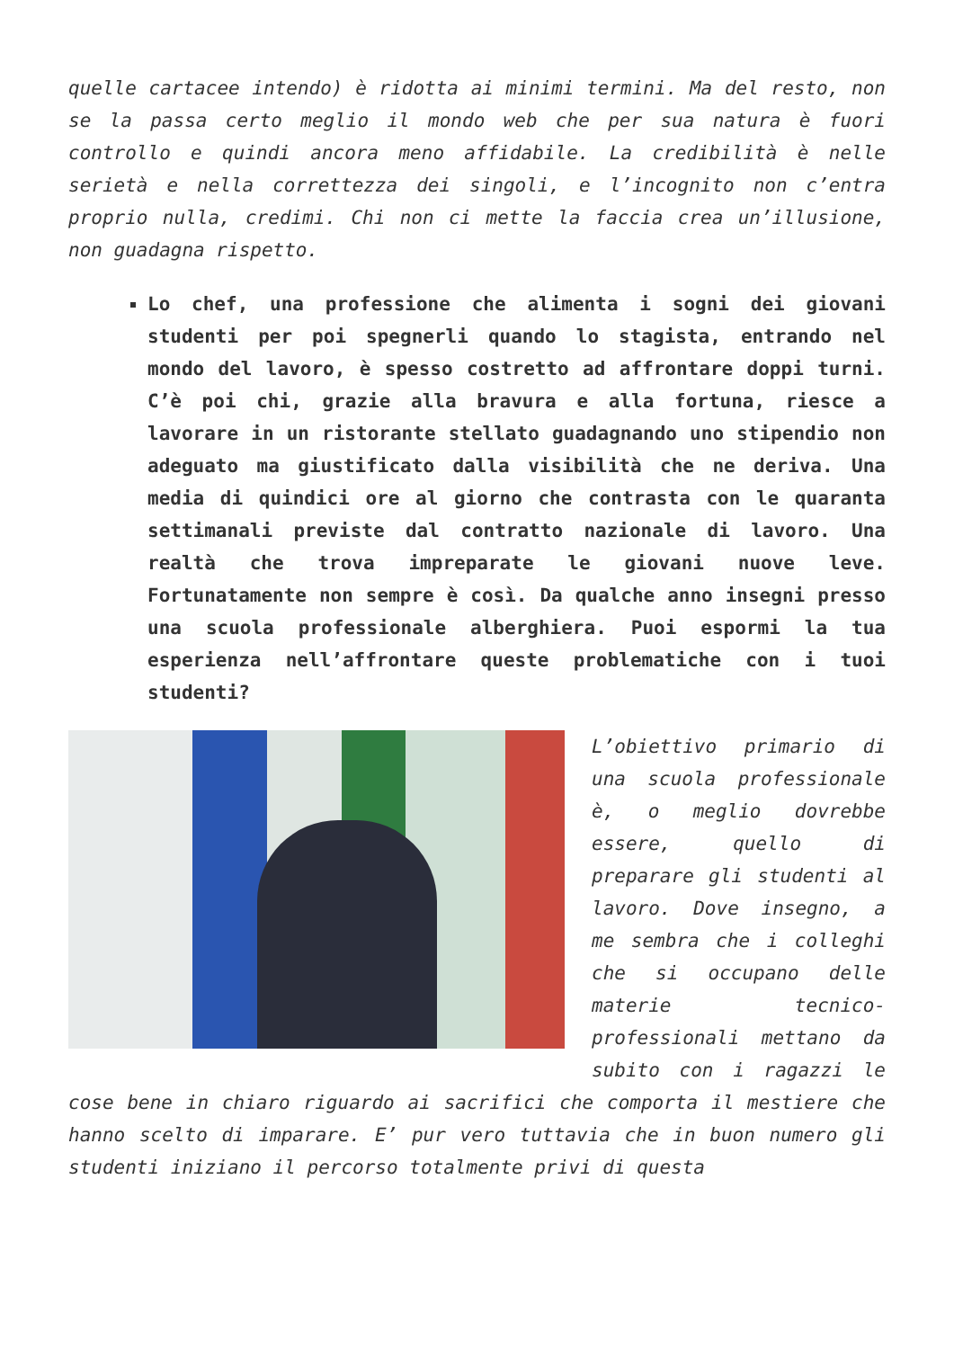quelle cartacee intendo) è ridotta ai minimi termini. Ma del resto, non se la passa certo meglio il mondo web che per sua natura è fuori controllo e quindi ancora meno affidabile. La credibilità è nelle serietà e nella correttezza dei singoli, e l’incognito non c’entra proprio nulla, credimi. Chi non ci mette la faccia crea un’illusione, non guadagna rispetto.
Lo chef, una professione che alimenta i sogni dei giovani studenti per poi spegnerli quando lo stagista, entrando nel mondo del lavoro, è spesso costretto ad affrontare doppi turni. C’è poi chi, grazie alla bravura e alla fortuna, riesce a lavorare in un ristorante stellato guadagnando uno stipendio non adeguato ma giustificato dalla visibilità che ne deriva. Una media di quindici ore al giorno che contrasta con le quaranta settimanali previste dal contratto nazionale di lavoro. Una realtà che trova impreparate le giovani nuove leve. Fortunatamente non sempre è così. Da qualche anno insegni presso una scuola professionale alberghiera. Puoi espormi la tua esperienza nell’affrontare queste problematiche con i tuoi studenti?
L’obiettivo primario di una scuola professionale è, o meglio dovrebbe essere, quello di preparare gli studenti al lavoro. Dove insegno, a me sembra che i colleghi che si occupano delle materie tecnico-professionali mettano da subito con i ragazzi le cose bene in chiaro riguardo ai sacrifici che comporta il mestiere che hanno scelto di imparare. E’ pur vero tuttavia che in buon numero gli studenti iniziano il percorso totalmente privi di questa